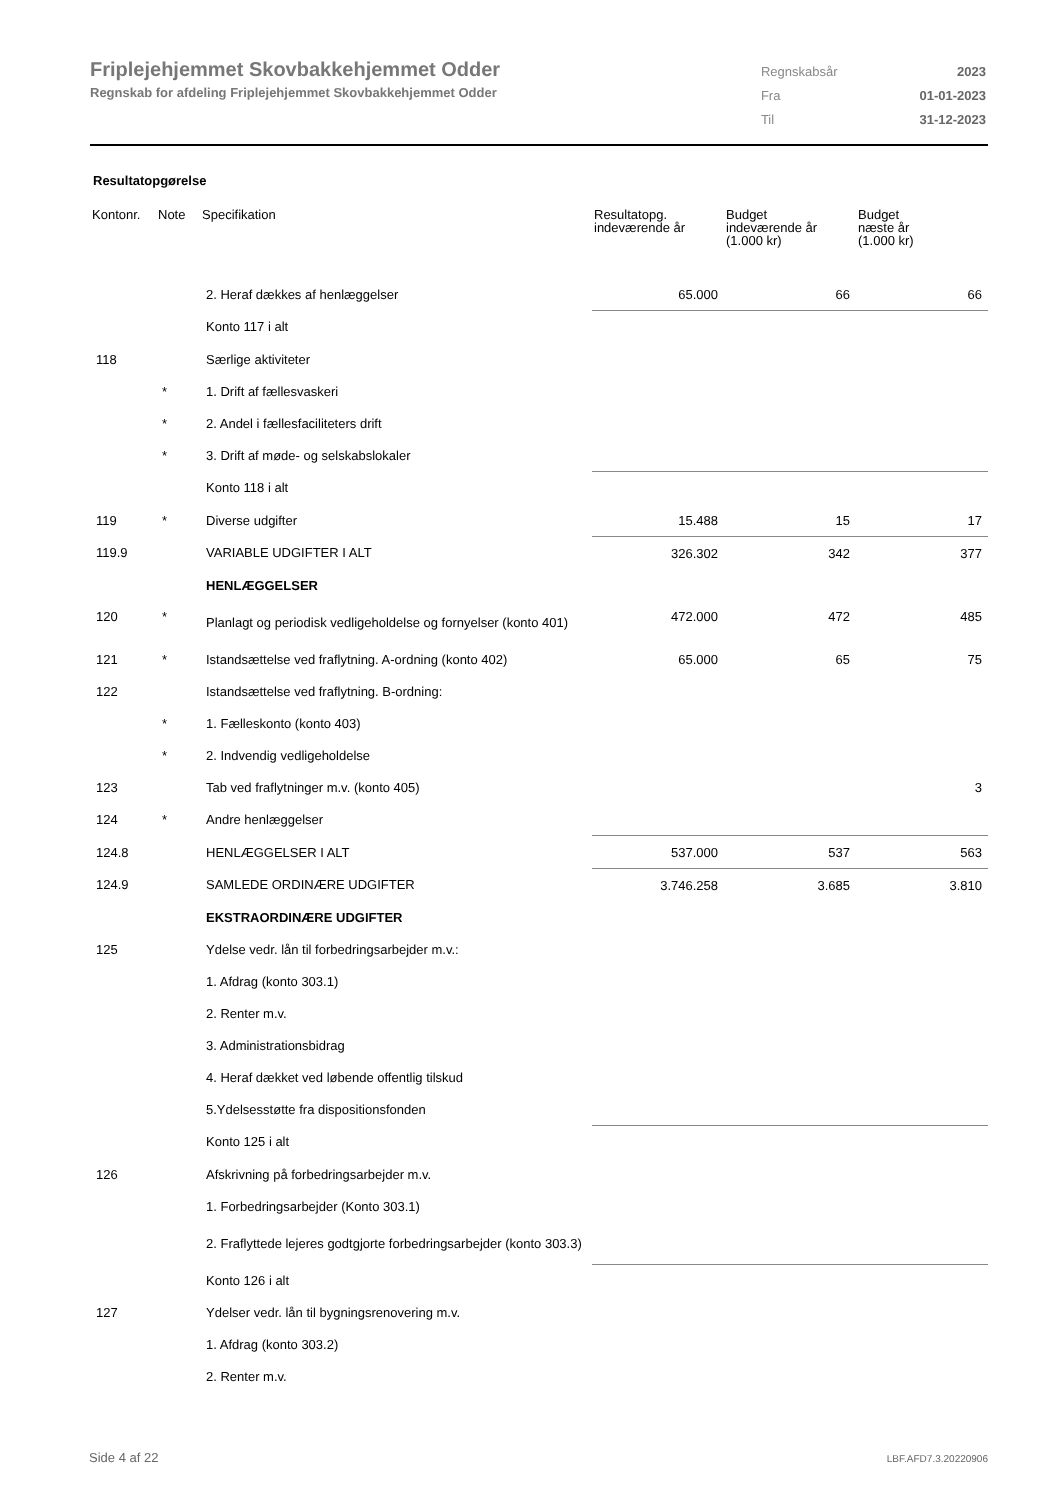Friplejehjemmet Skovbakkehjemmet Odder
Regnskab for afdeling Friplejehjemmet Skovbakkehjemmet Odder
| Regnskabsår | 2023 |
| Fra | 01-01-2023 |
| Til | 31-12-2023 |
Resultatopgørelse
| Kontonr. | Note | Specifikation | Resultatopg. indeværende år | Budget indeværende år (1.000 kr) | Budget næste år (1.000 kr) |
| --- | --- | --- | --- | --- | --- |
| | | 2. Heraf dækkes af henlæggelser | 65.000 | 66 | 66 |
| | | Konto 117 i alt | | | |
| 118 | | Særlige aktiviteter | | | |
| | * | 1. Drift af fællesvaskeri | | | |
| | * | 2. Andel i fællesfaciliteters drift | | | |
| | * | 3. Drift af møde- og selskabslokaler | | | |
| | | Konto 118 i alt | | | |
| 119 | * | Diverse udgifter | 15.488 | 15 | 17 |
| 119.9 | | VARIABLE UDGIFTER I ALT | 326.302 | 342 | 377 |
| | | HENLÆGGELSER | | | |
| 120 | * | Planlagt og periodisk vedligeholdelse og fornyelser (konto 401) | 472.000 | 472 | 485 |
| 121 | * | Istandsættelse ved fraflytning. A-ordning (konto 402) | 65.000 | 65 | 75 |
| 122 | | Istandsættelse ved fraflytning. B-ordning: | | | |
| | * | 1. Fælleskonto (konto 403) | | | |
| | * | 2. Indvendig vedligeholdelse | | | |
| 123 | | Tab ved fraflytninger m.v. (konto 405) | | | 3 |
| 124 | * | Andre henlæggelser | | | |
| 124.8 | | HENLÆGGELSER I ALT | 537.000 | 537 | 563 |
| 124.9 | | SAMLEDE ORDINÆRE UDGIFTER | 3.746.258 | 3.685 | 3.810 |
| | | EKSTRAORDINÆRE UDGIFTER | | | |
| 125 | | Ydelse vedr. lån til forbedringsarbejder m.v.: | | | |
| | | 1. Afdrag (konto 303.1) | | | |
| | | 2. Renter m.v. | | | |
| | | 3. Administrationsbidrag | | | |
| | | 4. Heraf dækket ved løbende offentlig tilskud | | | |
| | | 5.Ydelsesstøtte fra dispositionsfonden | | | |
| | | Konto 125 i alt | | | |
| 126 | | Afskrivning på forbedringsarbejder m.v. | | | |
| | | 1. Forbedringsarbejder (Konto 303.1) | | | |
| | | 2. Fraflyttede lejeres godtgjorte forbedringsarbejder (konto 303.3) | | | |
| | | Konto 126 i alt | | | |
| 127 | | Ydelser vedr. lån til bygningsrenovering m.v. | | | |
| | | 1. Afdrag (konto 303.2) | | | |
| | | 2. Renter m.v. | | | |
Side 4 af 22 LBF.AFD7.3.20220906